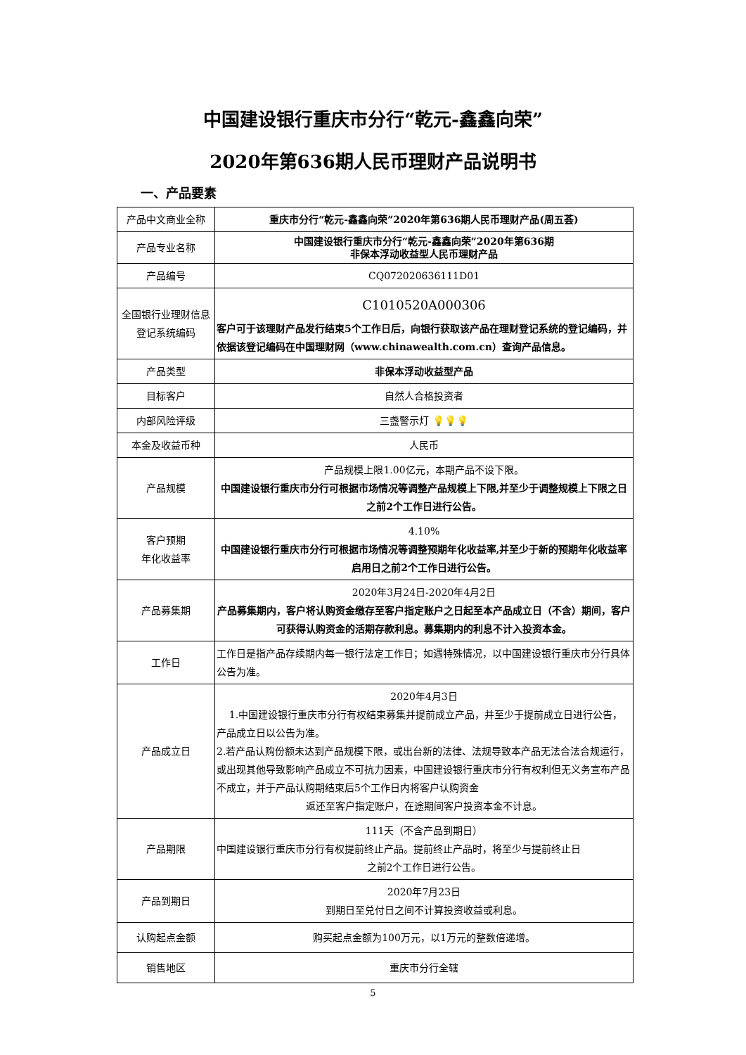中国建设银行重庆市分行“乾元-鑫鑫向荣”
2020年第636期人民币理财产品说明书
一、产品要素
| 产品中文商业全称 | 重庆市分行“乾元-鑫鑫向荣”2020年第636期人民币理财产品(周五荟) |
| 产品专业名称 | 中国建设银行重庆市分行“乾元-鑫鑫向荣”2020年第636期 非保本浮动收益型人民币理财产品 |
| 产品编号 | CQ072020636111D01 |
| 全国银行业理财信息登记系统编码 | C1010520A000306 客户可于该理财产品发行结束5个工作日后，向银行获取该产品在理财登记系统的登记编码，并依据该登记编码在中国理财网（www.chinawealth.com.cn）查询产品信息。 |
| 产品类型 | 非保本浮动收益型产品 |
| 目标客户 | 自然人合格投资者 |
| 内部风险评级 | 三盏警示灯 💡💡💡 |
| 本金及收益币种 | 人民币 |
| 产品规模 | 产品规模上限1.00亿元，本期产品不设下限。 中国建设银行重庆市分行可根据市场情况等调整产品规模上下限,并至少于调整规模上下限之日之前2个工作日进行公告。 |
| 客户预期 年化收益率 | 4.10% 中国建设银行重庆市分行可根据市场情况等调整预期年化收益率,并至少于新的预期年化收益率启用日之前2个工作日进行公告。 |
| 产品募集期 | 2020年3月24日-2020年4月2日 产品募集期内，客户将认购资金缴存至客户指定账户之日起至本产品成立日（不含）期间，客户可获得认购资金的活期存款利息。募集期内的利息不计入投资本金。 |
| 工作日 | 工作日是指产品存续期内每一银行法定工作日；如遇特殊情况，以中国建设银行重庆市分行具体公告为准。 |
| 产品成立日 | 2020年4月3日 1.中国建设银行重庆市分行有权结束募集并提前成立产品，并至少于提前成立日进行公告，产品成立日以公告为准。 2.若产品认购份额未达到产品规模下限，或出台新的法律、法规导致本产品无法合法合规运行，或出现其他导致影响产品成立不可抗力因素，中国建设银行重庆市分行有权利但无义务宣布产品不成立，并于产品认购期结束后5个工作日内将客户认购资金 返还至客户指定账户，在途期间客户投资本金不计息。 |
| 产品期限 | 111天（不含产品到期日） 中国建设银行重庆市分行有权提前终止产品。提前终止产品时，将至少与提前终止日 之前2个工作日进行公告。 |
| 产品到期日 | 2020年7月23日 到期日至兑付日之间不计算投资收益或利息。 |
| 认购起点金额 | 购买起点金额为100万元，以1万元的整数倍递增。 |
| 销售地区 | 重庆市分行全辖 |
5